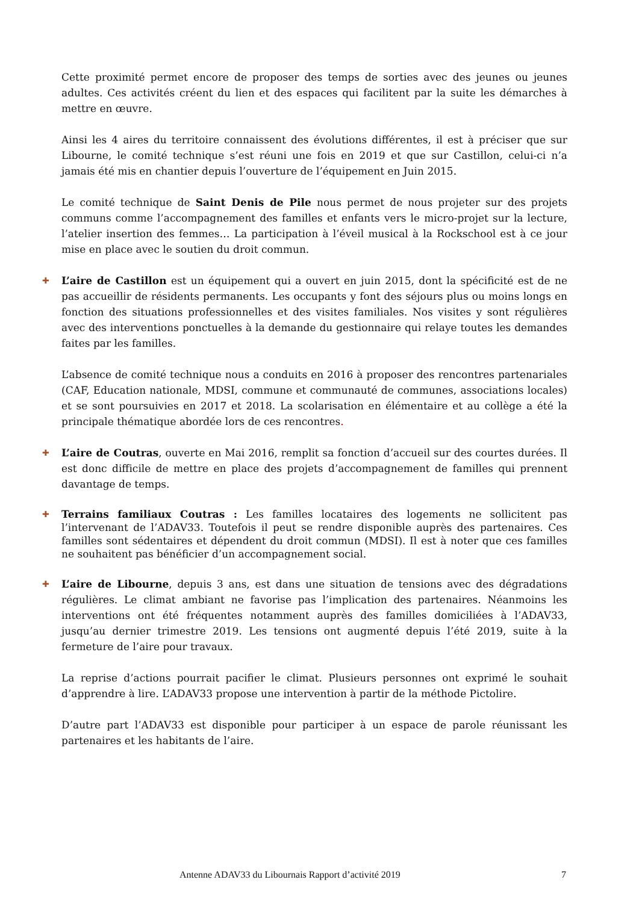Cette proximité permet encore de proposer des temps de sorties avec des jeunes ou jeunes adultes. Ces activités créent du lien et des espaces qui facilitent par la suite les démarches à mettre en œuvre.
Ainsi les 4 aires du territoire connaissent des évolutions différentes, il est à préciser que sur Libourne, le comité technique s’est réuni une fois en 2019 et que sur Castillon, celui-ci n’a jamais été mis en chantier depuis l’ouverture de l’équipement en Juin 2015.
Le comité technique de Saint Denis de Pile nous permet de nous projeter sur des projets communs comme l’accompagnement des familles et enfants vers le micro-projet sur la lecture, l’atelier insertion des femmes… La participation à l’éveil musical à la Rockschool est à ce jour mise en place avec le soutien du droit commun.
✚ L’aire de Castillon est un équipement qui a ouvert en juin 2015, dont la spécificité est de ne pas accueillir de résidents permanents. Les occupants y font des séjours plus ou moins longs en fonction des situations professionnelles et des visites familiales. Nos visites y sont régulières avec des interventions ponctuelles à la demande du gestionnaire qui relaye toutes les demandes faites par les familles.
L’absence de comité technique nous a conduits en 2016 à proposer des rencontres partenariales (CAF, Education nationale, MDSI, commune et communauté de communes, associations locales) et se sont poursuivies en 2017 et 2018. La scolarisation en élémentaire et au collège a été la principale thématique abordée lors de ces rencontres.
✚ L’aire de Coutras, ouverte en Mai 2016, remplit sa fonction d’accueil sur des courtes durées. Il est donc difficile de mettre en place des projets d’accompagnement de familles qui prennent davantage de temps.
✚ Terrains familiaux Coutras : Les familles locataires des logements ne sollicitent pas l’intervenant de l’ADAV33. Toutefois il peut se rendre disponible auprès des partenaires. Ces familles sont sédentaires et dépendent du droit commun (MDSI). Il est à noter que ces familles ne souhaitent pas bénéficier d’un accompagnement social.
✚ L’aire de Libourne, depuis 3 ans, est dans une situation de tensions avec des dégradations régulières. Le climat ambiant ne favorise pas l’implication des partenaires. Néanmoins les interventions ont été fréquentes notamment auprès des familles domiciliées à l’ADAV33, jusqu’au dernier trimestre 2019. Les tensions ont augmenté depuis l’été 2019, suite à la fermeture de l’aire pour travaux.
La reprise d’actions pourrait pacifier le climat. Plusieurs personnes ont exprimé le souhait d’apprendre à lire. L’ADAV33 propose une intervention à partir de la méthode Pictolire.
D’autre part l’ADAV33 est disponible pour participer à un espace de parole réunissant les partenaires et les habitants de l’aire.
Antenne ADAV33 du Libournais Rapport d’activité 2019 7